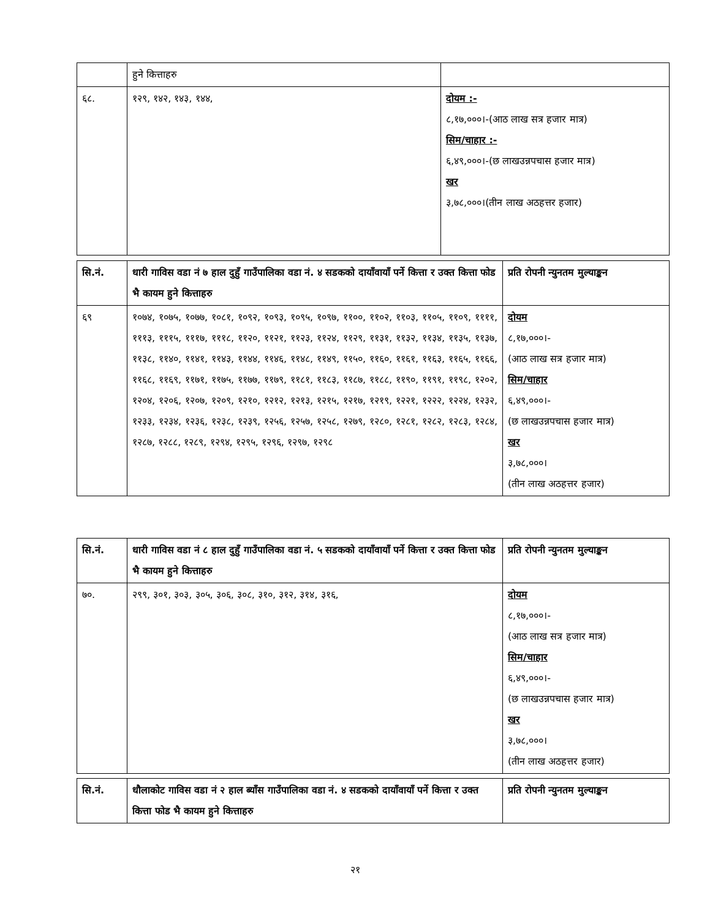| | हुने कित्ताहरु | |
| ६८. | १२९, १४२, १४३, १४४, | दोयम :- ८,१७,०००।-(आठ लाख सत्र हजार मात्र) सिम/चाहार :- ६,४९,०००।-(छ लाखउन्नपचास हजार मात्र) खर ३,७८,०००।(तीन लाख अठहत्तर हजार) |
| सि.नं. | धारी गाविस वडा नं ७ हाल दुहुँ गाउँपालिका वडा नं. ४ सडकको दायाँवायाँ पर्ने कित्ता र उक्त कित्ता फोड भै कायम हुने कित्ताहरु | प्रति रोपनी न्युनतम मुल्याङ्कन |
| ६९ | १०७४, १०७५, १०७७, १०८१, १०९२, १०९३, १०९५, १०९७, ११००, ११०२, ११०३, ११०५, ११०९, ११११, १११३, १११५, १११७, १११८, ११२०, ११२१, ११२३, ११२४, ११२९, ११३१, ११३२, ११३४, ११३५, ११३७, ११३८, ११४०, ११४१, ११४३, ११४४, ११४६, ११४८, ११४९, ११५०, ११६०, ११६१, ११६३, ११६५, ११६६, ११६८, ११६९, ११७१, ११७५, ११७७, ११७९, ११८१, ११८३, ११८७, ११८८, ११९०, ११९१, ११९८, १२०२, १२०४, १२०६, १२०७, १२०९, १२१०, १२१२, १२१३, १२१५, १२१७, १२१९, १२२१, १२२२, १२२४, १२३२, १२३३, १२३४, १२३६, १२३८, १२३९, १२५६, १२५७, १२५८, १२७९, १२८०, १२८१, १२८२, १२८३, १२८४, १२८७, १२८८, १२८९, १२९४, १२९५, १२९६, १२९७, १२९८ | दोयम ८,१७,०००।- (आठ लाख सत्र हजार मात्र) सिम/चाहार ६,४९,०००।- (छ लाखउन्नपचास हजार मात्र) खर ३,७८,०००। (तीन लाख अठहत्तर हजार) |
| सि.नं. | धारी गाविस वडा नं ८ हाल दुहुँ गाउँपालिका वडा नं. ५ सडकको दायाँवायाँ पर्ने कित्ता र उक्त कित्ता फोड भै कायम हुने कित्ताहरु | प्रति रोपनी न्युनतम मुल्याङ्कन |
| ७०. | २९९, ३०१, ३०३, ३०५, ३०६, ३०८, ३१०, ३१२, ३१४, ३१६, | दोयम ८,१७,०००।- (आठ लाख सत्र हजार मात्र) सिम/चाहार ६,४९,०००।- (छ लाखउन्नपचास हजार मात्र) खर ३,७८,०००। (तीन लाख अठहत्तर हजार) |
| सि.नं. | धौलाकोट गाविस वडा नं २ हाल ब्याँस गाउँपालिका वडा नं. ४ सडकको दायाँवायाँ पर्ने कित्ता र उक्त कित्ता फोड भै कायम हुने कित्ताहरु | प्रति रोपनी न्युनतम मुल्याङ्कन |
२१